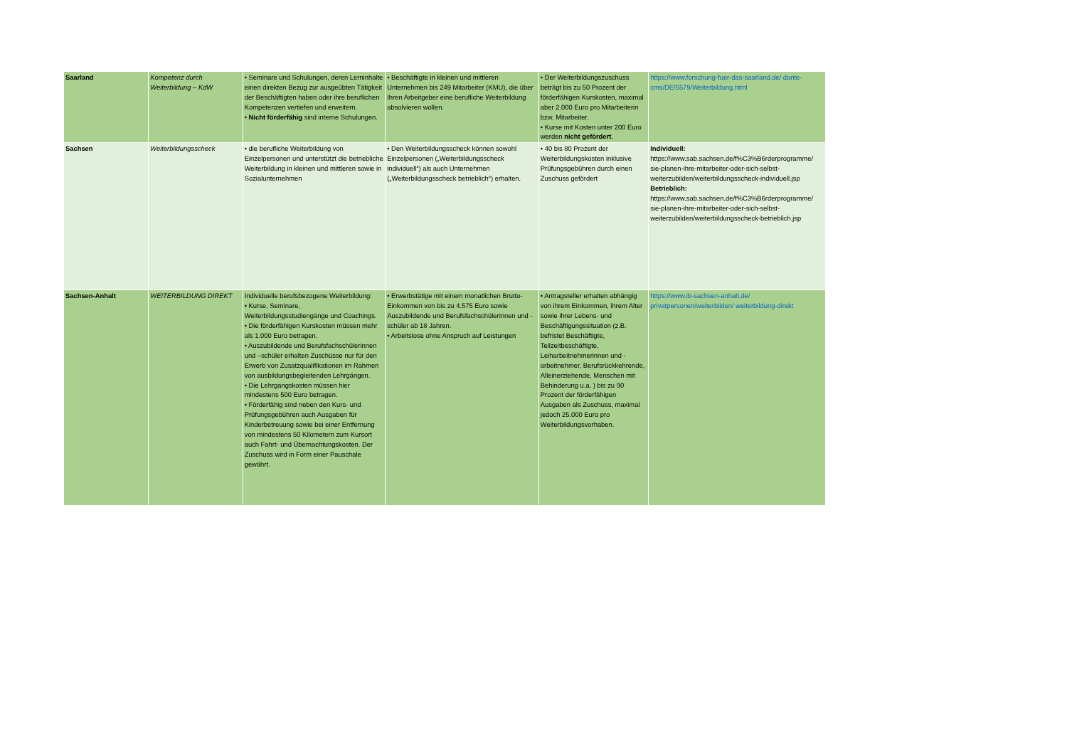| Saarland | Kompetenz durch Weiterbildung – KdW | • Seminare und Schulungen, deren Lerninhalte einen direkten Bezug zur ausgeübten Tätigkeit der Beschäftigten haben oder ihre beruflichen Kompetenzen vertiefen und erweitern. • Nicht förderfähig sind interne Schulungen. | • Beschäftigte in kleinen und mittleren Unternehmen bis 249 Mitarbeiter (KMU), die über Ihren Arbeitgeber eine berufliche Weiterbildung absolvieren wollen. | • Der Weiterbildungszuschuss beträgt bis zu 50 Prozent der förderfähigen Kurskosten, maximal aber 2.000 Euro pro Mitarbeiterin bzw. Mitarbeiter. • Kurse mit Kosten unter 200 Euro werden nicht gefördert . | https://www.forschung-fuer-das-saarland.de/ dante-cms/DE/5579/Weiterbildung.html |
| Sachsen | Weiterbildungsscheck | • die berufliche Weiterbildung von Einzelpersonen und unterstützt die betriebliche Weiterbildung in kleinen und mittleren sowie in Sozialunternehmen | • Den Weiterbildungsscheck können sowohl Einzelpersonen („Weiterbildungsscheck individuell“) als auch Unternehmen („Weiterbildungsscheck betrieblich“) erhalten. | • 40 bis 80 Prozent der Weiterbildungskosten inklusive Prüfungsgebühren durch einen Zuschuss gefördert | Individuell: https://www.sab.sachsen.de/f%C3%B6rderprogramme/ sie-planen-ihre-mitarbeiter-oder-sich-selbst-weiterzubilden/weiterbildungsscheck-individuell.jsp Betrieblich: https://www.sab.sachsen.de/f%C3%B6rderprogramme/ sie-planen-ihre-mitarbeiter-oder-sich-selbst-weiterzubilden/weiterbildungsscheck-betrieblich.jsp |
| Sachsen-Anhalt | WEITERBILDUNG DIREKT | Individuelle berufsbezogene Weiterbildung: • Kurse, Seminare, Weiterbildungsstudiengänge und Coachings. • Die förderfähigen Kurskosten müssen mehr als 1.000 Euro betragen. • Auszubildende und Berufsfachschülerinnen und –schüler erhalten Zuschüsse nur für den Erwerb von Zusatzqualifikationen im Rahmen von ausbildungsbegleitenden Lehrgängen. • Die Lehrgangskosten müssen hier mindestens 500 Euro betragen. • Förderfähig sind neben den Kurs- und Prüfungsgebühren auch Ausgaben für Kinderbetreuung sowie bei einer Entfernung von mindestens 50 Kilometern zum Kursort auch Fahrt- und Übernachtungskosten. Der Zuschuss wird in Form einer Pauschale gewährt. | • Erwerbstätige mit einem monatlichen Brutto-Einkommen von bis zu 4.575 Euro sowie Auszubildende und Berufsfachschülerinnen und -schüler ab 18 Jahren. • Arbeitslose ohne Anspruch auf Leistungen | • Antragsteller erhalten abhängig von ihrem Einkommen, ihrem Alter sowie ihrer Lebens- und Beschäftigungssituation (z.B. befristet Beschäftigte, Teilzeitbeschäftigte, Leiharbeitnehmerinnen und -arbeitnehmer, Berufsrückkehrende, Alleinerziehende, Menschen mit Behinderung u.a. ) bis zu 90 Prozent der förderfähigen Ausgaben als Zuschuss, maximal jedoch 25.000 Euro pro Weiterbildungsvorhaben. | https://www.ib-sachsen-anhalt.de/ privatpersonen/weiterbilden/ weiterbildung-direkt |